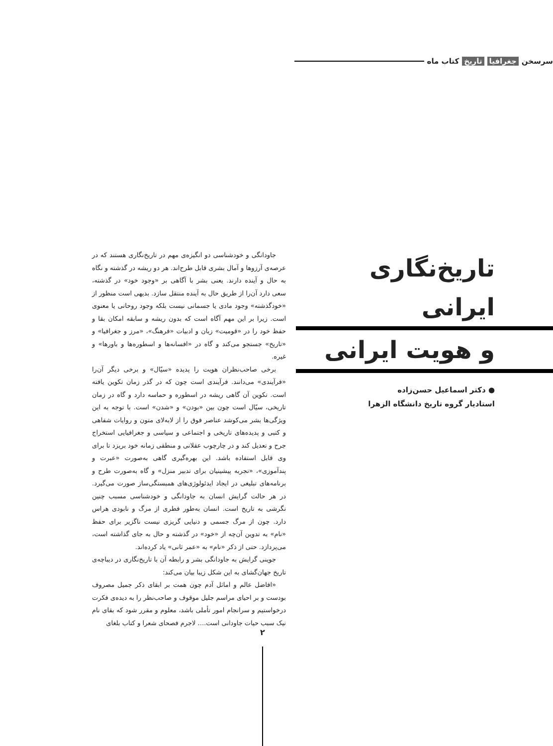سرسخن جغرافیا تاریخ کتاب ماه
تاریخ‌نگاری ایرانی
و هویت ایرانی
● دکتر اسماعیل حسن‌زاده
استادیار گروه تاریخ دانشگاه الزهرا
جاودانگی و خودشناسی دو انگیزه‌ی مهم در تاریخ‌نگاری هستند که در عرصه‌ی آرزوها و آمال بشری قابل طرح‌اند. هر دو ریشه در گذشته و نگاه به حال و آینده دارند. یعنی بشر با آگاهی بر «وجود خود» در گذشته، سعی دارد آن‌را از طریق حال به آینده منتقل سازد. بدیهی است منظور از «خودگذشته» وجود مادی یا جسمانی نیست بلکه وجود روحانی یا معنوی است. زیرا بر این مهم آگاه است که بدون ریشه و سابقه امکان بقا و حفظ خود را در «قومیت» زبان و ادبیات «فرهنگ»، «مرز و جغرافیا» و «تاریخ» جستجو می‌کند و گاه در «افسانه‌ها و اسطوره‌ها و باورها» و غیره.
برخی صاحب‌نظران هویت را پدیده «سیّال» و برخی دیگر آن‌را «فرآیندی» می‌دانند. فرآیندی است چون که در گذر زمان تکوین یافته است. تکوین آن گاهی ریشه در اسطوره و حماسه دارد و گاه در زمان تاریخی، سیّال است چون بین «بودن» و «شدن» است. با توجه به این ویژگی‌ها بشر می‌کوشد عناصر فوق را از لابه‌لای متون و روایات شفاهی و کتبی و پدیده‌های تاریخی و اجتماعی و سیاسی و جغرافیایی استخراج جرح و تعدیل کند و در چارچوب عقلانی و منطقی زمانه خود بریزد تا برای وی قابل استفاده باشد. این بهره‌گیری گاهی به‌صورت «عبرت و پندآموزی»، «تجربه پیشینیان برای تدبیر منزل» و گاه به‌صورت طرح و برنامه‌های تبلیغی در ایجاد ایدئولوژی‌های همبستگی‌ساز صورت می‌گیرد. در هر حالت گرایش انسان به جاودانگی و خودشناسی مسبب چنین نگرشی به تاریخ است. انسان به‌طور فطری از مرگ و نابودی هراس دارد. چون از مرگ جسمی و دنیایی گریزی نیست ناگزیر برای حفظ «نام» به تدوین آن‌چه از «خود» در گذشته و حال به جای گذاشته است، می‌پردازد. حتی از ذکر «نام» به «عمر ثانی» یاد کرده‌اند.
جوینی گرایش به جاودانگی بشر و رابطه آن با تاریخ‌نگاری در دیباچه‌ی تاریخ جهان‌گشای به این شکل زیبا بیان می‌کند:
«افاضل عالم و اماثل آدم چون همت بر ابقای ذکر جمیل مصروف بودست و بر احیای مراسم جلیل موقوف و صاحب‌نظر را به دیده‌ی فکرت درخواستیم و سرانجام امور تأملی باشد، معلوم و مقرر شود که بقای نام نیک سبب حیات جاودانی است.... لاجرم فصحای شعرا و کتاب بلغای
۲